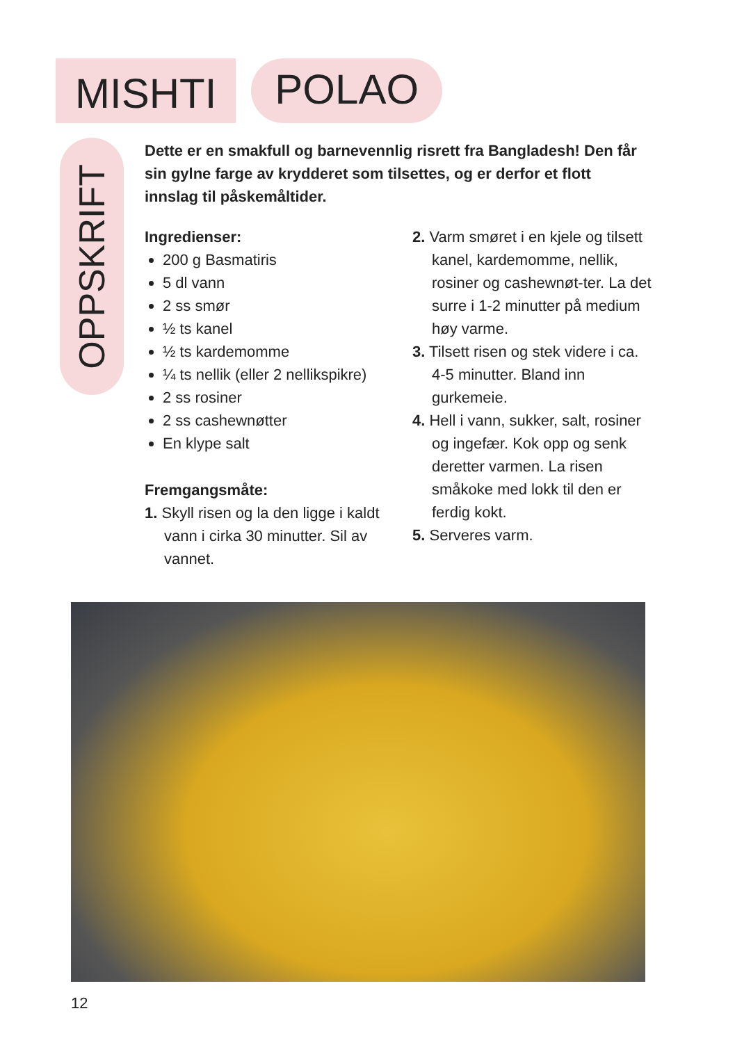MISHTI
POLAO
OPPSKRIFT
Dette er en smakfull og barnevennlig risrett fra Bangladesh! Den får sin gylne farge av krydderet som tilsettes, og er derfor et flott innslag til påskemåltider.
Ingredienser:
200 g Basmatiris
5 dl vann
2 ss smør
½ ts kanel
½ ts kardemomme
¼ ts nellik (eller 2 nellikspikre)
2 ss rosiner
2 ss cashewnøtter
En klype salt
Fremgangsmåte:
1. Skyll risen og la den ligge i kaldt vann i cirka 30 minutter. Sil av vannet.
2. Varm smøret i en kjele og tilsett kanel, kardemomme, nellik, rosiner og cashewnøt-ter. La det surre i 1-2 minutter på medium høy varme.
3. Tilsett risen og stek videre i ca. 4-5 minutter. Bland inn gurkemeie.
4. Hell i vann, sukker, salt, rosiner og ingefær. Kok opp og senk deretter varmen. La risen småkoke med lokk til den er ferdig kokt.
5. Serveres varm.
12